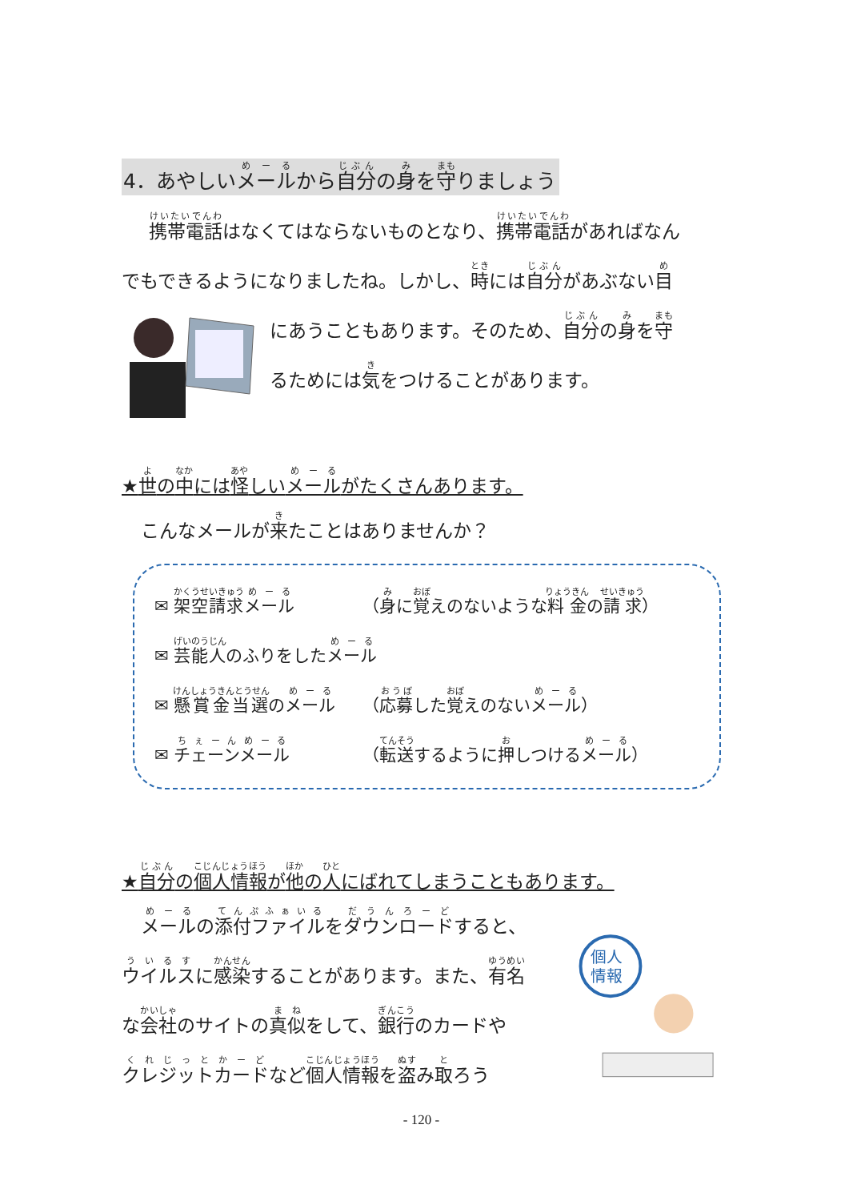4．あやしいメールから自分の身を守りましょう
携帯電話はなくてはならないものとなり、携帯電話があればなん
でもできるようになりましたね。しかし、時には自分があぶない目
にあうこともあります。そのため、自分の身を守
るためには気をつけることがあります。
★世の中には怪しいメールがたくさんあります。
こんなメールが来たことはありませんか？
✉ 架空請求メール （身に覚えのないような料金の請求）
✉ 芸能人のふりをしたメール
✉ 懸賞金当選のメール （応募した覚えのないメール）
✉ チェーンメール （転送するように押しつけるメール）
★自分の個人情報が他の人にばれてしまうこともあります。
メールの添付ファイルをダウンロードすると、
ウイルスに感染することがあります。また、有名
な会社のサイトの真似をして、銀行のカードや
クレジットカードなど個人情報を盗み取ろう
個人
情報
- 120 -